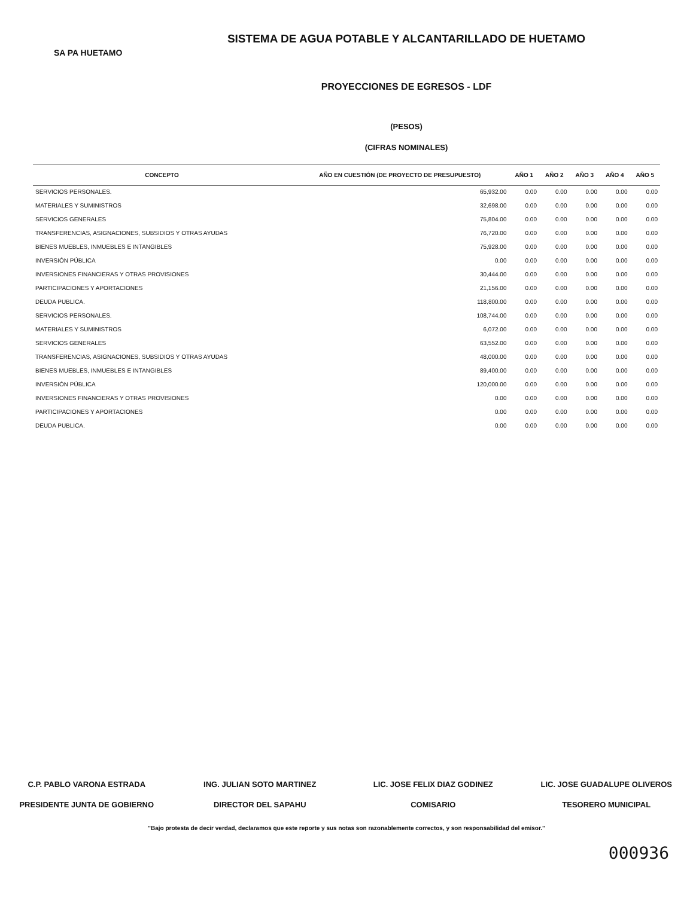SA PA HUETAMO
SISTEMA DE AGUA POTABLE Y ALCANTARILLADO DE HUETAMO
PROYECCIONES DE EGRESOS - LDF
(PESOS)
(CIFRAS NOMINALES)
| CONCEPTO | AÑO EN CUESTIÓN (DE PROYECTO DE PRESUPUESTO) | AÑO 1 | AÑO 2 | AÑO 3 | AÑO 4 | AÑO 5 |
| --- | --- | --- | --- | --- | --- | --- |
| SERVICIOS PERSONALES. | 65,932.00 | 0.00 | 0.00 | 0.00 | 0.00 | 0.00 |
| MATERIALES Y SUMINISTROS | 32,698.00 | 0.00 | 0.00 | 0.00 | 0.00 | 0.00 |
| SERVICIOS GENERALES | 75,804.00 | 0.00 | 0.00 | 0.00 | 0.00 | 0.00 |
| TRANSFERENCIAS, ASIGNACIONES, SUBSIDIOS Y OTRAS AYUDAS | 76,720.00 | 0.00 | 0.00 | 0.00 | 0.00 | 0.00 |
| BIENES MUEBLES, INMUEBLES E INTANGIBLES | 75,928.00 | 0.00 | 0.00 | 0.00 | 0.00 | 0.00 |
| INVERSIÓN PÚBLICA | 0.00 | 0.00 | 0.00 | 0.00 | 0.00 | 0.00 |
| INVERSIONES FINANCIERAS Y OTRAS PROVISIONES | 30,444.00 | 0.00 | 0.00 | 0.00 | 0.00 | 0.00 |
| PARTICIPACIONES Y APORTACIONES | 21,156.00 | 0.00 | 0.00 | 0.00 | 0.00 | 0.00 |
| DEUDA PUBLICA. | 118,800.00 | 0.00 | 0.00 | 0.00 | 0.00 | 0.00 |
| SERVICIOS PERSONALES. | 108,744.00 | 0.00 | 0.00 | 0.00 | 0.00 | 0.00 |
| MATERIALES Y SUMINISTROS | 6,072.00 | 0.00 | 0.00 | 0.00 | 0.00 | 0.00 |
| SERVICIOS GENERALES | 63,552.00 | 0.00 | 0.00 | 0.00 | 0.00 | 0.00 |
| TRANSFERENCIAS, ASIGNACIONES, SUBSIDIOS Y OTRAS AYUDAS | 48,000.00 | 0.00 | 0.00 | 0.00 | 0.00 | 0.00 |
| BIENES MUEBLES, INMUEBLES E INTANGIBLES | 89,400.00 | 0.00 | 0.00 | 0.00 | 0.00 | 0.00 |
| INVERSIÓN PÚBLICA | 120,000.00 | 0.00 | 0.00 | 0.00 | 0.00 | 0.00 |
| INVERSIONES FINANCIERAS Y OTRAS PROVISIONES | 0.00 | 0.00 | 0.00 | 0.00 | 0.00 | 0.00 |
| PARTICIPACIONES Y APORTACIONES | 0.00 | 0.00 | 0.00 | 0.00 | 0.00 | 0.00 |
| DEUDA PUBLICA. | 0.00 | 0.00 | 0.00 | 0.00 | 0.00 | 0.00 |
C.P. PABLO VARONA ESTRADA
PRESIDENTE JUNTA DE GOBIERNO
ING. JULIAN SOTO MARTINEZ
DIRECTOR DEL SAPAHU
LIC. JOSE FELIX DIAZ GODINEZ
COMISARIO
LIC. JOSE GUADALUPE OLIVEROS
TESORERO MUNICIPAL
"Bajo protesta de decir verdad, declaramos que este reporte y sus notas son razonablemente correctos, y son responsabilidad del emisor."
000936